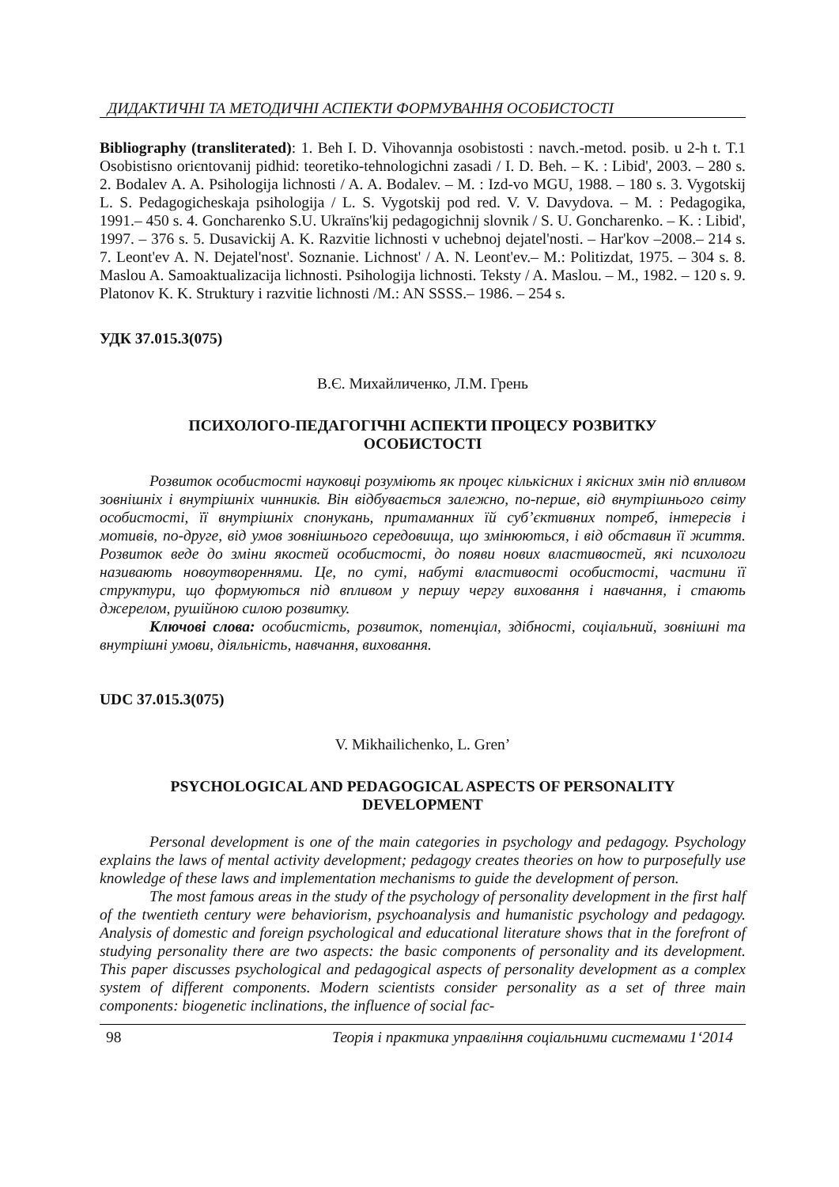ДИДАКТИЧНІ ТА МЕТОДИЧНІ АСПЕКТИ ФОРМУВАННЯ ОСОБИСТОСТІ
Bibliography (transliterated): 1. Beh I. D. Vihovannja osobistosti : navch.-metod. posib. u 2-h t. T.1 Osobistisno oriєntovanij pidhid: teoretiko-tehnologichni zasadi / I. D. Beh. – K. : Libid', 2003. – 280 s. 2. Bodalev A. A. Psihologija lichnosti / A. A. Bodalev. – M. : Izd-vo MGU, 1988. – 180 s. 3. Vygotskij L. S. Pedagogicheskaja psihologija / L. S. Vygotskij pod red. V. V. Davydova. – M. : Pedagogika, 1991.– 450 s. 4. Goncharenko S.U. Ukraïns'kij pedagogichnij slovnik / S. U. Goncharenko. – K. : Libid', 1997. – 376 s. 5. Dusavickij A. K. Razvitie lichnosti v uchebnoj dejatel'nosti. – Har'kov –2008.– 214 s. 7. Leont'ev A. N. Dejatel'nost'. Soznanie. Lichnost' / A. N. Leont'ev.– M.: Politizdat, 1975. – 304 s. 8. Maslou A. Samoaktualizacija lichnosti. Psihologija lichnosti. Teksty / A. Maslou. – M., 1982. – 120 s. 9. Platonov K. K. Struktury i razvitie lichnosti /M.: AN SSSS.– 1986. – 254 s.
УДК 37.015.3(075)
В.Є. Михайличенко, Л.М. Грень
ПСИХОЛОГО-ПЕДАГОГІЧНІ АСПЕКТИ ПРОЦЕСУ РОЗВИТКУ
ОСОБИСТОСТІ
Розвиток особистості науковці розуміють як процес кількісних і якісних змін під впливом зовнішніх і внутрішніх чинників. Він відбувається залежно, по-перше, від внутрішнього світу особистості, її внутрішніх спонукань, притаманних їй суб’єктивних потреб, інтересів і мотивів, по-друге, від умов зовнішнього середовища, що змінюються, і від обставин її життя. Розвиток веде до зміни якостей особистості, до появи нових властивостей, які психологи називають новоутвореннями. Це, по суті, набуті властивості особистості, частини її структури, що формуються під впливом у першу чергу виховання і навчання, і стають джерелом, рушійною силою розвитку.
Ключові слова: особистість, розвиток, потенціал, здібності, соціальний, зовнішні та внутрішні умови, діяльність, навчання, виховання.
UDC 37.015.3(075)
V. Mikhailichenko, L. Gren’
PSYCHOLOGICAL AND PEDAGOGICAL ASPECTS OF PERSONALITY
DEVELOPMENT
Personal development is one of the main categories in psychology and pedagogy. Psychology explains the laws of mental activity development; pedagogy creates theories on how to purposefully use knowledge of these laws and implementation mechanisms to guide the development of person.
The most famous areas in the study of the psychology of personality development in the first half of the twentieth century were behaviorism, psychoanalysis and humanistic psychology and pedagogy. Analysis of domestic and foreign psychological and educational literature shows that in the forefront of studying personality there are two aspects: the basic components of personality and its development. This paper discusses psychological and pedagogical aspects of personality development as a complex system of different components. Modern scientists consider personality as a set of three main components: biogenetic inclinations, the influence of social fac-
98 Теорія і практика управління соціальними системами 1‘2014